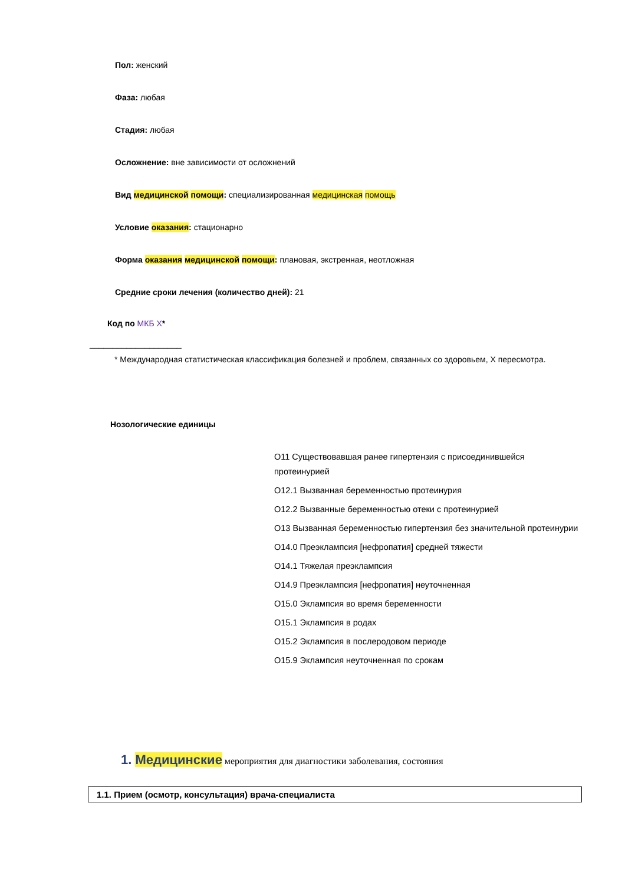Пол: женский
Фаза: любая
Стадия: любая
Осложнение: вне зависимости от осложнений
Вид медицинской помощи: специализированная медицинская помощь
Условие оказания: стационарно
Форма оказания медицинской помощи: плановая, экстренная, неотложная
Средние сроки лечения (количество дней): 21
Код по МКБ X*
____________________
* Международная статистическая классификация болезней и проблем, связанных со здоровьем, X пересмотра.
Нозологические единицы
O11 Существовавшая ранее гипертензия с присоединившейся протеинурией
O12.1 Вызванная беременностью протеинурия
O12.2 Вызванные беременностью отеки с протеинурией
O13 Вызванная беременностью гипертензия без значительной протеинурии
O14.0 Преэклампсия [нефропатия] средней тяжести
O14.1 Тяжелая преэклампсия
O14.9 Преэклампсия [нефропатия] неуточненная
O15.0 Эклампсия во время беременности
O15.1 Эклампсия в родах
O15.2 Эклампсия в послеродовом периоде
O15.9 Эклампсия неуточненная по срокам
1. Медицинские мероприятия для диагностики заболевания, состояния
| 1.1. Прием (осмотр, консультация) врача-специалиста |
| --- |